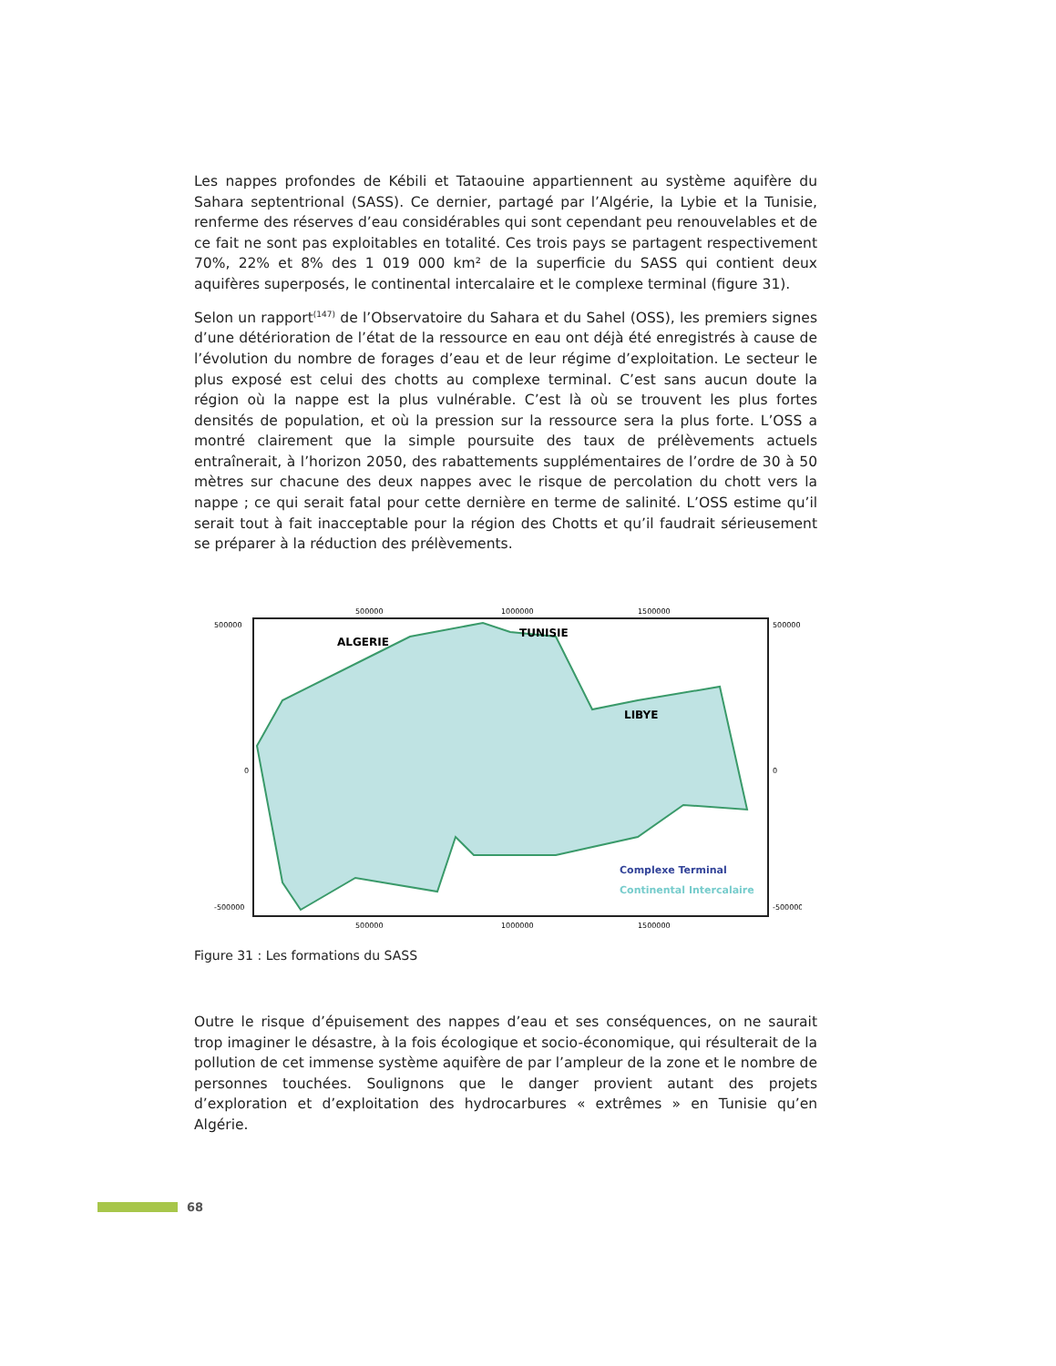Les nappes profondes de Kébili et Tataouine appartiennent au système aquifère du Sahara septentrional (SASS). Ce dernier, partagé par l’Algérie, la Lybie et la Tunisie, renferme des réserves d’eau considérables qui sont cependant peu renouvelables et de ce fait ne sont pas exploitables en totalité. Ces trois pays se partagent respectivement 70%, 22% et 8% des 1 019 000 km² de la superficie du SASS qui contient deux aquifères superposés, le continental intercalaire et le complexe terminal (figure 31).
Selon un rapport<sup>(147)</sup> de l’Observatoire du Sahara et du Sahel (OSS), les premiers signes d’une détérioration de l’état de la ressource en eau ont déjà été enregistrés à cause de l’évolution du nombre de forages d’eau et de leur régime d’exploitation. Le secteur le plus exposé est celui des chotts au complexe terminal. C’est sans aucun doute la région où la nappe est la plus vulnérable. C’est là où se trouvent les plus fortes densités de population, et où la pression sur la ressource sera la plus forte. L’OSS a montré clairement que la simple poursuite des taux de prélèvements actuels entraînerait, à l’horizon 2050, des rabattements supplémentaires de l’ordre de 30 à 50 mètres sur chacune des deux nappes avec le risque de percolation du chott vers la nappe ; ce qui serait fatal pour cette dernière en terme de salinité. L’OSS estime qu’il serait tout à fait inacceptable pour la région des Chotts et qu’il faudrait sérieusement se préparer à la réduction des prélèvements.
ALGERIE
TUNISIE
LIBYE
500000
1000000
1500000
500000
1000000
1500000
500000
0
-500000
500000
0
-500000
Complexe Terminal
Continental Intercalaire
Figure 31 : Les formations du SASS
Outre le risque d’épuisement des nappes d’eau et ses conséquences, on ne saurait trop imaginer le désastre, à la fois écologique et socio-économique, qui résulterait de la pollution de cet immense système aquifère de par l’ampleur de la zone et le nombre de personnes touchées. Soulignons que le danger provient autant des projets d’exploration et d’exploitation des hydrocarbures « extrêmes » en Tunisie qu’en Algérie.
68